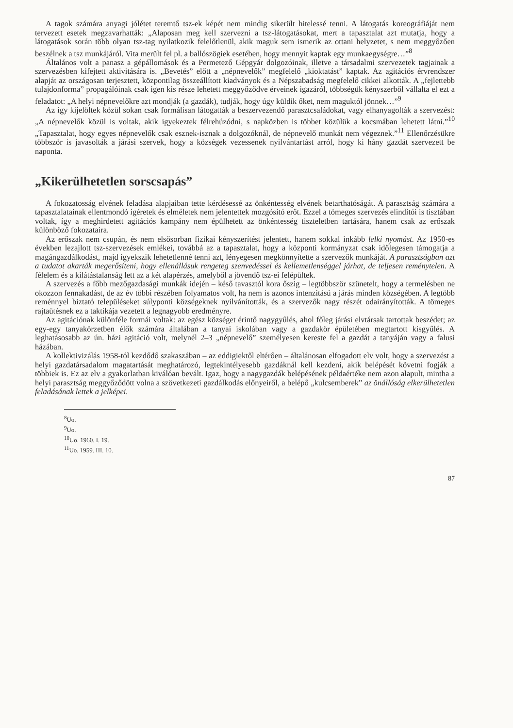A tagok számára anyagi jólétet teremtő tsz-ek képét nem mindig sikerült hitelessé tenni. A látogatás koreográfiáját nem tervezett esetek megzavarhatták: „Alaposan meg kell szervezni a tsz-látogatásokat, mert a tapasztalat azt mutatja, hogy a látogatások során több olyan tsz-tag nyilatkozik felelőtlenül, akik maguk sem ismerik az ottani helyzetet, s nem meggyőzően beszélnek a tsz munkájáról. Vita merült fel pl. a ballószögiek esetében, hogy mennyit kaptak egy munkaegységre…”<sup>8</sup>
Általános volt a panasz a gépállomások és a Permetező Gépgyár dolgozóinak, illetve a társadalmi szervezetek tagjainak a szervezésben kifejtett aktivitására is. „Bevetés” előtt a „népnevelők” megfelelő „kioktatást” kaptak. Az agitációs érvrendszer alapját az országosan terjesztett, központilag összeállított kiadványok és a Népszabadság megfelelő cikkei alkották. A „fejlettebb tulajdonforma” propagálóinak csak igen kis része lehetett meggyőződve érveinek igazáról, többségük kényszerből vállalta el ezt a feladatot: „A helyi népnevelőkre azt mondják (a gazdák), tudják, hogy úgy küldik őket, nem maguktól jönnek…”<sup>9</sup>
Az így kijelöltek közül sokan csak formálisan látogatták a beszervezendő parasztcsaládokat, vagy elhanyagolták a szervezést: „A népnevelők közül is voltak, akik igyekeztek félrehúzódni, s napközben is többet közülük a kocsmában lehetett látni.”<sup>10</sup> „Tapasztalat, hogy egyes népnevelők csak esznek-isznak a dolgozóknál, de népnevelő munkát nem végeznek.”<sup>11</sup> Ellenőrzésükre többször is javasolták a járási szervek, hogy a községek vezessenek nyilvántartást arról, hogy ki hány gazdát szervezett be naponta.
„Kikerülhetetlen sorscsapás”
A fokozatosság elvének feladása alapjaiban tette kérdésessé az önkéntesség elvének betarthatóságát. A parasztság számára a tapasztalatainak ellentmondó ígéretek és elméletek nem jelentettek mozgósító erőt. Ezzel a tömeges szervezés elindítói is tisztában voltak, így a meghirdetett agitációs kampány nem épülhetett az önkéntesség tiszteletben tartására, hanem csak az erőszak különböző fokozataira.
Az erőszak nem csupán, és nem elsősorban fizikai kényszerítést jelentett, hanem sokkal inkább lelki nyomást. Az 1950-es években lezajlott tsz-szervezések emlékei, továbbá az a tapasztalat, hogy a központi kormányzat csak időlegesen támogatja a magángazdálkodást, majd igyekszik lehetetlenné tenni azt, lényegesen megkönnyítette a szervezők munkáját. A parasztságban azt a tudatot akarták megerősíteni, hogy ellenállásuk rengeteg szenvedéssel és kellemetlenséggel járhat, de teljesen reménytelen. A félelem és a kilátástalanság lett az a két alapérzés, amelyből a jövendő tsz-ei felépültek.
A szervezés a főbb mezőgazdasági munkák idején – késő tavasztól kora őszig – legtöbbször szünetelt, hogy a termelésben ne okozzon fennakadást, de az év többi részében folyamatos volt, ha nem is azonos intenzitású a járás minden községében. A legtöbb reménnyel biztató településeket súlyponti községeknek nyilvánították, és a szervezők nagy részét odairányították. A tömeges rajtaütésnek ez a taktikája vezetett a legnagyobb eredményre.
Az agitációnak különféle formái voltak: az egész községet érintő nagygyűlés, ahol főleg járási elvtársak tartottak beszédet; az egy-egy tanyakörzetben élők számára általában a tanyai iskolában vagy a gazdakör épületében megtartott kisgyűlés. A leghatásosabb az ún. házi agitáció volt, melynél 2–3 „népnevelő” személyesen kereste fel a gazdát a tanyáján vagy a falusi házában.
A kollektivizálás 1958-tól kezdődő szakaszában – az eddigiektől eltérően – általánosan elfogadott elv volt, hogy a szervezést a helyi gazdatársadalom magatartását meghatározó, legtekintélyesebb gazdáknál kell kezdeni, akik belépését követni fogják a többiek is. Ez az elv a gyakorlatban kiválóan bevált. Igaz, hogy a nagygazdák belépésének példaértéke nem azon alapult, mintha a helyi parasztság meggyőződött volna a szövetkezeti gazdálkodás előnyeiről, a belépő „kulcsemberek” az önállóság elkerülhetetlen feladásának lettek a jelképei.
<sup>8</sup> Uo.
<sup>9</sup> Uo.
<sup>10</sup> Uo. 1960. I. 19.
<sup>11</sup> Uo. 1959. III. 10.
87